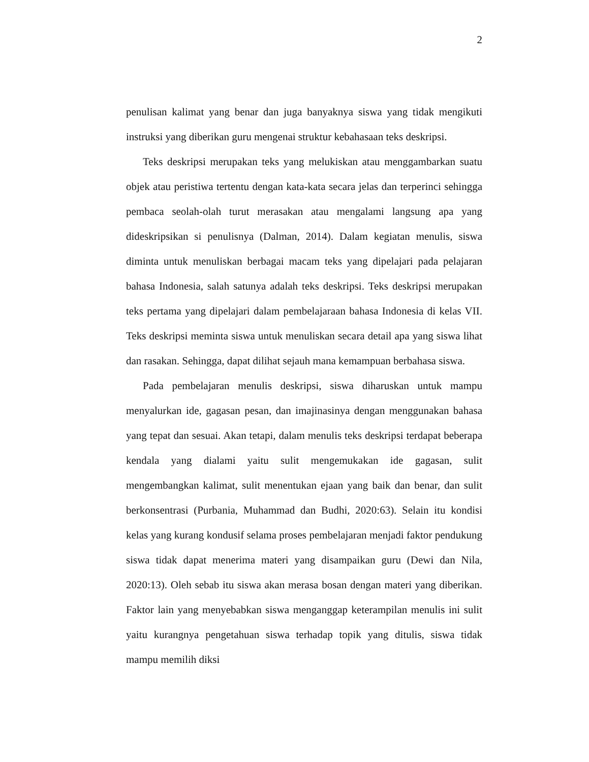2
penulisan kalimat yang benar dan juga banyaknya siswa yang tidak mengikuti instruksi yang diberikan guru mengenai struktur kebahasaan teks deskripsi.
Teks deskripsi merupakan teks yang melukiskan atau menggambarkan suatu objek atau peristiwa tertentu dengan kata-kata secara jelas dan terperinci sehingga pembaca seolah-olah turut merasakan atau mengalami langsung apa yang dideskripsikan si penulisnya (Dalman, 2014). Dalam kegiatan menulis, siswa diminta untuk menuliskan berbagai macam teks yang dipelajari pada pelajaran bahasa Indonesia, salah satunya adalah teks deskripsi. Teks deskripsi merupakan teks pertama yang dipelajari dalam pembelajaraan bahasa Indonesia di kelas VII. Teks deskripsi meminta siswa untuk menuliskan secara detail apa yang siswa lihat dan rasakan. Sehingga, dapat dilihat sejauh mana kemampuan berbahasa siswa.
Pada pembelajaran menulis deskripsi, siswa diharuskan untuk mampu menyalurkan ide, gagasan pesan, dan imajinasinya dengan menggunakan bahasa yang tepat dan sesuai. Akan tetapi, dalam menulis teks deskripsi terdapat beberapa kendala yang dialami yaitu sulit mengemukakan ide gagasan, sulit mengembangkan kalimat, sulit menentukan ejaan yang baik dan benar, dan sulit berkonsentrasi (Purbania, Muhammad dan Budhi, 2020:63). Selain itu kondisi kelas yang kurang kondusif selama proses pembelajaran menjadi faktor pendukung siswa tidak dapat menerima materi yang disampaikan guru (Dewi dan Nila, 2020:13). Oleh sebab itu siswa akan merasa bosan dengan materi yang diberikan. Faktor lain yang menyebabkan siswa menganggap keterampilan menulis ini sulit yaitu kurangnya pengetahuan siswa terhadap topik yang ditulis, siswa tidak mampu memilih diksi